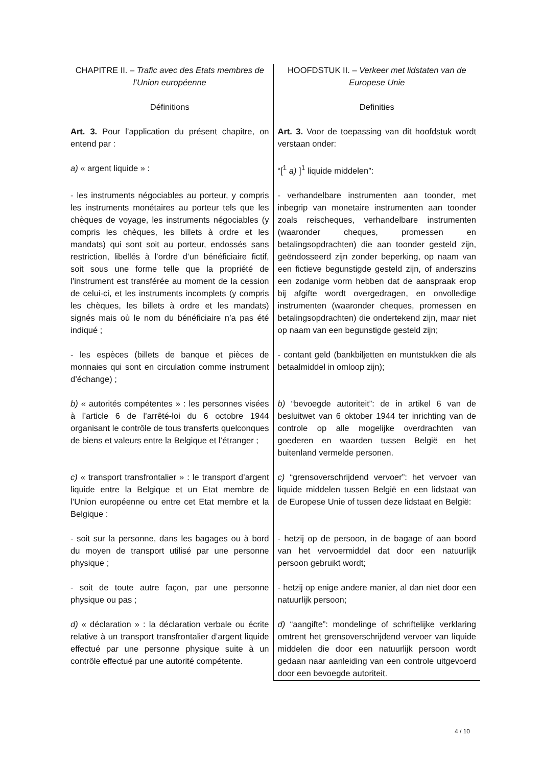| CHAPITRE II. – Trafic avec des Etats membres de l’Union européenne | HOOFDSTUK II. – Verkeer met lidstaten van de Europese Unie |
| Définitions | Definities |
| Art. 3. Pour l’application du présent chapitre, on entend par : | Art. 3. Voor de toepassing van dit hoofdstuk wordt verstaan onder: |
| a) « argent liquide » : | “[<sup>1</sup> a) ]<sup>1</sup> liquide middelen”: |
| - les instruments négociables au porteur, y compris les instruments monétaires au porteur tels que les chèques de voyage, les instruments négociables (y compris les chèques, les billets à ordre et les mandats) qui sont soit au porteur, endossés sans restriction, libellés à l’ordre d’un bénéficiaire fictif, soit sous une forme telle que la propriété de l’instrument est transférée au moment de la cession de celui-ci, et les instruments incomplets (y compris les chèques, les billets à ordre et les mandats) signés mais où le nom du bénéficiaire n’a pas été indiqué ; | - verhandelbare instrumenten aan toonder, met inbegrip van monetaire instrumenten aan toonder zoals reischeques, verhandelbare instrumenten (waaronder cheques, promessen en betalingsopdrachten) die aan toonder gesteld zijn, geëndosseerd zijn zonder beperking, op naam van een fictieve begunstigde gesteld zijn, of anderszins een zodanige vorm hebben dat de aanspraak erop bij afgifte wordt overgedragen, en onvolledige instrumenten (waaronder cheques, promessen en betalingsopdrachten) die ondertekend zijn, maar niet op naam van een begunstigde gesteld zijn; |
| - les espèces (billets de banque et pièces de monnaies qui sont en circulation comme instrument d’échange) ; | - contant geld (bankbiljetten en muntstukken die als betaalmiddel in omloop zijn); |
| b) « autorités compétentes » : les personnes visées à l’article 6 de l’arrêté-loi du 6 octobre 1944 organisant le contrôle de tous transferts quelconques de biens et valeurs entre la Belgique et l’étranger ; | b) “bevoegde autoriteit”: de in artikel 6 van de besluitwet van 6 oktober 1944 ter inrichting van de controle op alle mogelijke overdrachten van goederen en waarden tussen België en het buitenland vermelde personen. |
| c) « transport transfrontalier » : le transport d’argent liquide entre la Belgique et un Etat membre de l’Union européenne ou entre cet Etat membre et la Belgique : | c) “grensoverschrijdend vervoer”: het vervoer van liquide middelen tussen België en een lidstaat van de Europese Unie of tussen deze lidstaat en België: |
| - soit sur la personne, dans les bagages ou à bord du moyen de transport utilisé par une personne physique ; | - hetzij op de persoon, in de bagage of aan boord van het vervoermiddel dat door een natuurlijk persoon gebruikt wordt; |
| - soit de toute autre façon, par une personne physique ou pas ; | - hetzij op enige andere manier, al dan niet door een natuurlijk persoon; |
| d) « déclaration » : la déclaration verbale ou écrite relative à un transport transfrontalier d’argent liquide effectué par une personne physique suite à un contrôle effectué par une autorité compétente. | d) “aangifte”: mondelinge of schriftelijke verklaring omtrent het grensoverschrijdend vervoer van liquide middelen die door een natuurlijk persoon wordt gedaan naar aanleiding van een controle uitgevoerd door een bevoegde autoriteit. |
4 / 10